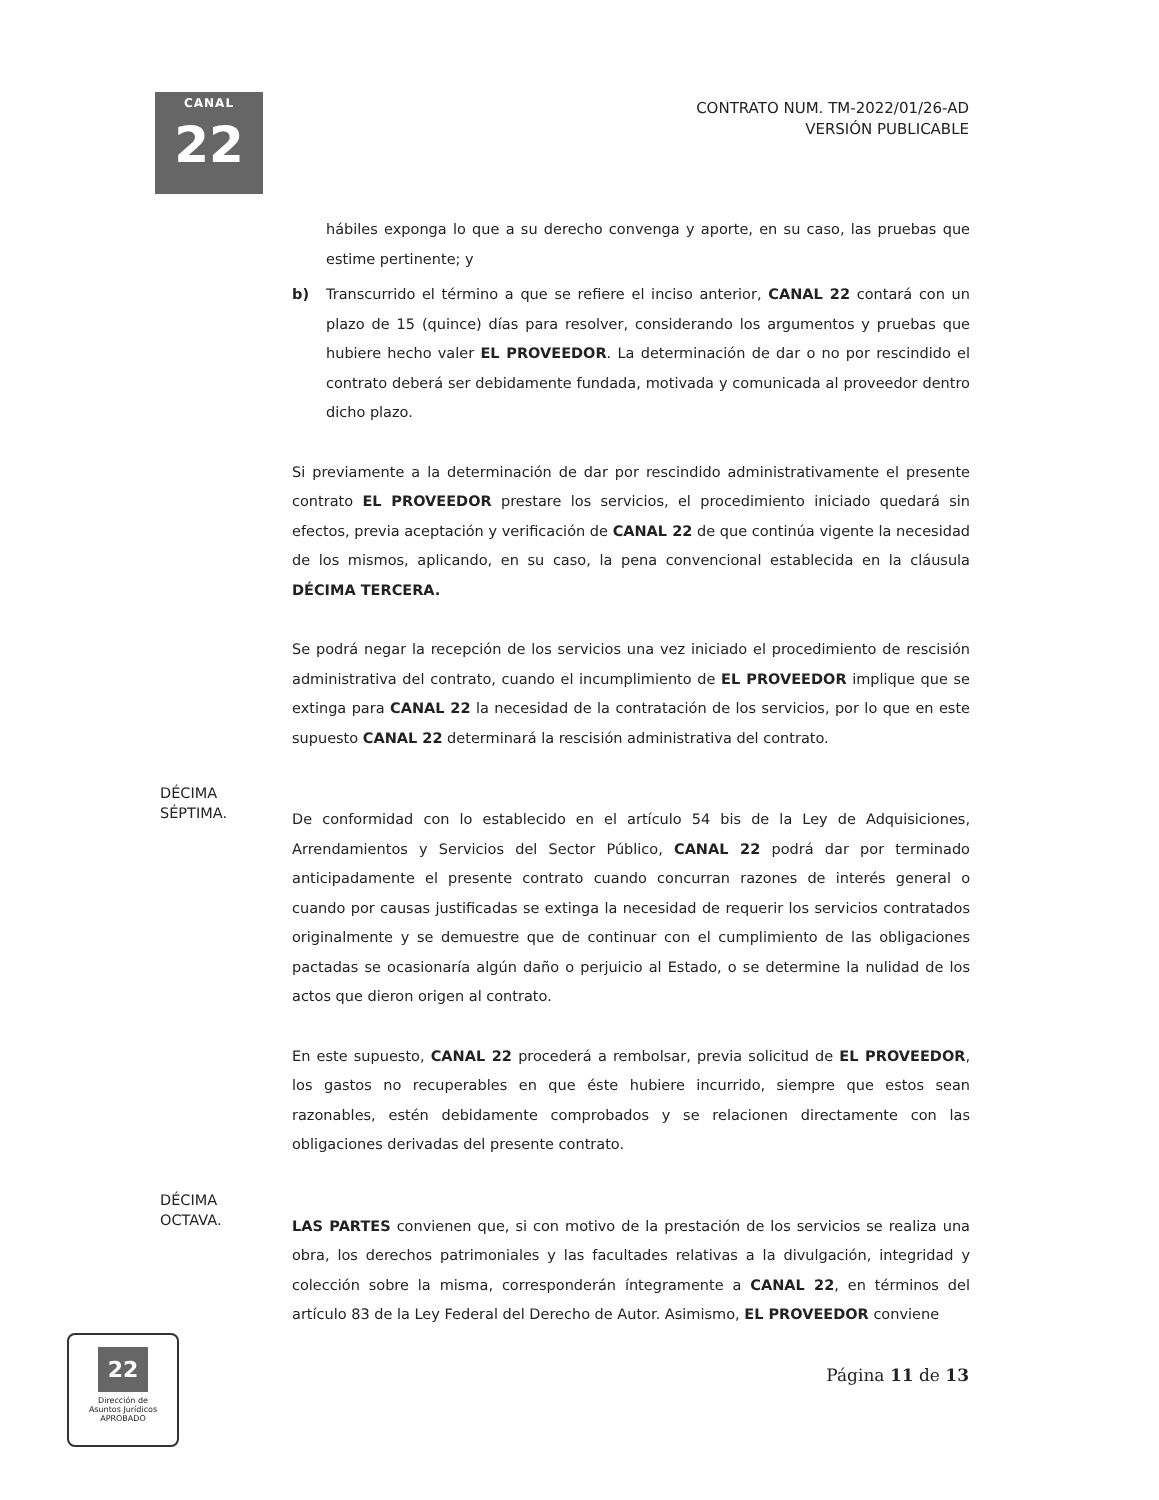CANAL
22
CONTRATO NUM. TM-2022/01/26-AD
VERSIÓN PUBLICABLE
hábiles exponga lo que a su derecho convenga y aporte, en su caso, las pruebas que estime pertinente; y
b) Transcurrido el término a que se refiere el inciso anterior, CANAL 22 contará con un plazo de 15 (quince) días para resolver, considerando los argumentos y pruebas que hubiere hecho valer EL PROVEEDOR. La determinación de dar o no por rescindido el contrato deberá ser debidamente fundada, motivada y comunicada al proveedor dentro dicho plazo.
Si previamente a la determinación de dar por rescindido administrativamente el presente contrato EL PROVEEDOR prestare los servicios, el procedimiento iniciado quedará sin efectos, previa aceptación y verificación de CANAL 22 de que continúa vigente la necesidad de los mismos, aplicando, en su caso, la pena convencional establecida en la cláusula DÉCIMA TERCERA.
Se podrá negar la recepción de los servicios una vez iniciado el procedimiento de rescisión administrativa del contrato, cuando el incumplimiento de EL PROVEEDOR implique que se extinga para CANAL 22 la necesidad de la contratación de los servicios, por lo que en este supuesto CANAL 22 determinará la rescisión administrativa del contrato.
DÉCIMA
SÉPTIMA.
De conformidad con lo establecido en el artículo 54 bis de la Ley de Adquisiciones, Arrendamientos y Servicios del Sector Público, CANAL 22 podrá dar por terminado anticipadamente el presente contrato cuando concurran razones de interés general o cuando por causas justificadas se extinga la necesidad de requerir los servicios contratados originalmente y se demuestre que de continuar con el cumplimiento de las obligaciones pactadas se ocasionaría algún daño o perjuicio al Estado, o se determine la nulidad de los actos que dieron origen al contrato.
En este supuesto, CANAL 22 procederá a rembolsar, previa solicitud de EL PROVEEDOR, los gastos no recuperables en que éste hubiere incurrido, siempre que estos sean razonables, estén debidamente comprobados y se relacionen directamente con las obligaciones derivadas del presente contrato.
DÉCIMA
OCTAVA.
LAS PARTES convienen que, si con motivo de la prestación de los servicios se realiza una obra, los derechos patrimoniales y las facultades relativas a la divulgación, integridad y colección sobre la misma, corresponderán íntegramente a CANAL 22, en términos del artículo 83 de la Ley Federal del Derecho de Autor. Asimismo, EL PROVEEDOR conviene
22
Dirección de
Asuntos Jurídicos
APROBADO
Página 11 de 13